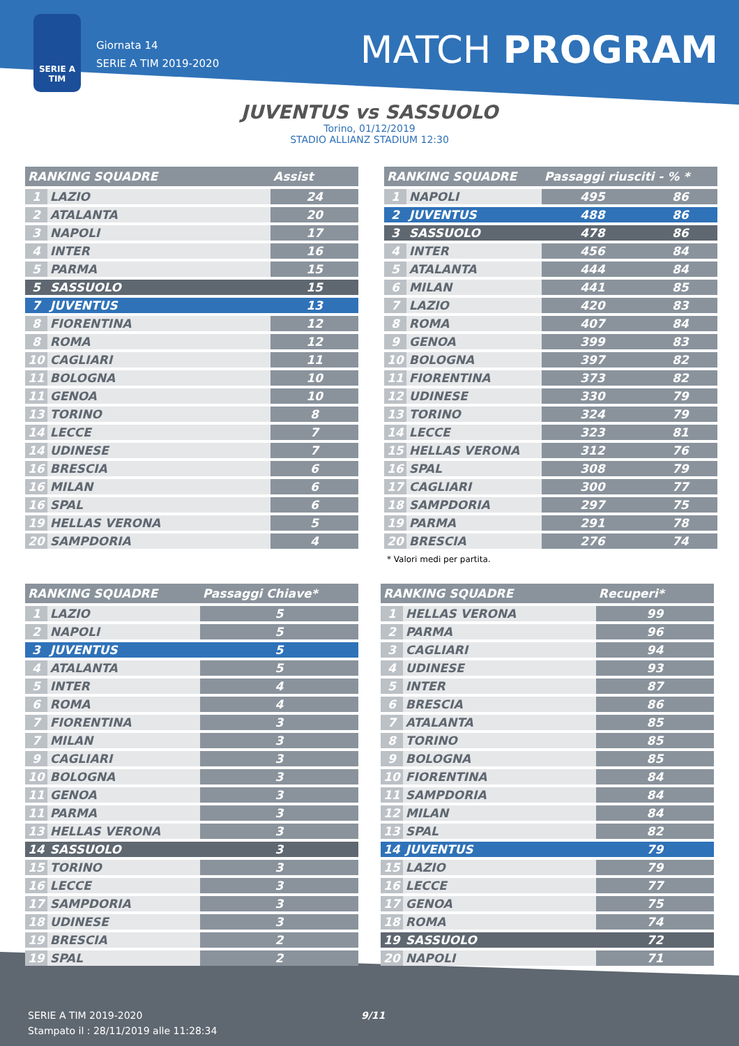SERIE A TIM
Giornata 14
SERIE A TIM 2019-2020
MATCH PROGRAM
JUVENTUS vs SASSUOLO
Torino, 01/12/2019
STADIO ALLIANZ STADIUM 12:30
| RANKING SQUADRE | | Assist |
| --- | --- | --- |
| 1 | LAZIO | 24 |
| 2 | ATALANTA | 20 |
| 3 | NAPOLI | 17 |
| 4 | INTER | 16 |
| 5 | PARMA | 15 |
| 5 | SASSUOLO | 15 |
| 7 | JUVENTUS | 13 |
| 8 | FIORENTINA | 12 |
| 8 | ROMA | 12 |
| 10 | CAGLIARI | 11 |
| 11 | BOLOGNA | 10 |
| 11 | GENOA | 10 |
| 13 | TORINO | 8 |
| 14 | LECCE | 7 |
| 14 | UDINESE | 7 |
| 16 | BRESCIA | 6 |
| 16 | MILAN | 6 |
| 16 | SPAL | 6 |
| 19 | HELLAS VERONA | 5 |
| 20 | SAMPDORIA | 4 |
| RANKING SQUADRE | | Passaggi riusciti - % * | |
| --- | --- | --- | --- |
| 1 | NAPOLI | 495 | 86 |
| 2 | JUVENTUS | 488 | 86 |
| 3 | SASSUOLO | 478 | 86 |
| 4 | INTER | 456 | 84 |
| 5 | ATALANTA | 444 | 84 |
| 6 | MILAN | 441 | 85 |
| 7 | LAZIO | 420 | 83 |
| 8 | ROMA | 407 | 84 |
| 9 | GENOA | 399 | 83 |
| 10 | BOLOGNA | 397 | 82 |
| 11 | FIORENTINA | 373 | 82 |
| 12 | UDINESE | 330 | 79 |
| 13 | TORINO | 324 | 79 |
| 14 | LECCE | 323 | 81 |
| 15 | HELLAS VERONA | 312 | 76 |
| 16 | SPAL | 308 | 79 |
| 17 | CAGLIARI | 300 | 77 |
| 18 | SAMPDORIA | 297 | 75 |
| 19 | PARMA | 291 | 78 |
| 20 | BRESCIA | 276 | 74 |
| * Valori medi per partita. | | | |
| RANKING SQUADRE | | Passaggi Chiave* |
| --- | --- | --- |
| 1 | LAZIO | 5 |
| 2 | NAPOLI | 5 |
| 3 | JUVENTUS | 5 |
| 4 | ATALANTA | 5 |
| 5 | INTER | 4 |
| 6 | ROMA | 4 |
| 7 | FIORENTINA | 3 |
| 7 | MILAN | 3 |
| 9 | CAGLIARI | 3 |
| 10 | BOLOGNA | 3 |
| 11 | GENOA | 3 |
| 11 | PARMA | 3 |
| 13 | HELLAS VERONA | 3 |
| 14 | SASSUOLO | 3 |
| 15 | TORINO | 3 |
| 16 | LECCE | 3 |
| 17 | SAMPDORIA | 3 |
| 18 | UDINESE | 3 |
| 19 | BRESCIA | 2 |
| 19 | SPAL | 2 |
| RANKING SQUADRE | | Recuperi* |
| --- | --- | --- |
| 1 | HELLAS VERONA | 99 |
| 2 | PARMA | 96 |
| 3 | CAGLIARI | 94 |
| 4 | UDINESE | 93 |
| 5 | INTER | 87 |
| 6 | BRESCIA | 86 |
| 7 | ATALANTA | 85 |
| 8 | TORINO | 85 |
| 9 | BOLOGNA | 85 |
| 10 | FIORENTINA | 84 |
| 11 | SAMPDORIA | 84 |
| 12 | MILAN | 84 |
| 13 | SPAL | 82 |
| 14 | JUVENTUS | 79 |
| 15 | LAZIO | 79 |
| 16 | LECCE | 77 |
| 17 | GENOA | 75 |
| 18 | ROMA | 74 |
| 19 | SASSUOLO | 72 |
| 20 | NAPOLI | 71 |
SERIE A TIM 2019-2020
Stampato il : 28/11/2019 alle 11:28:34
9/11